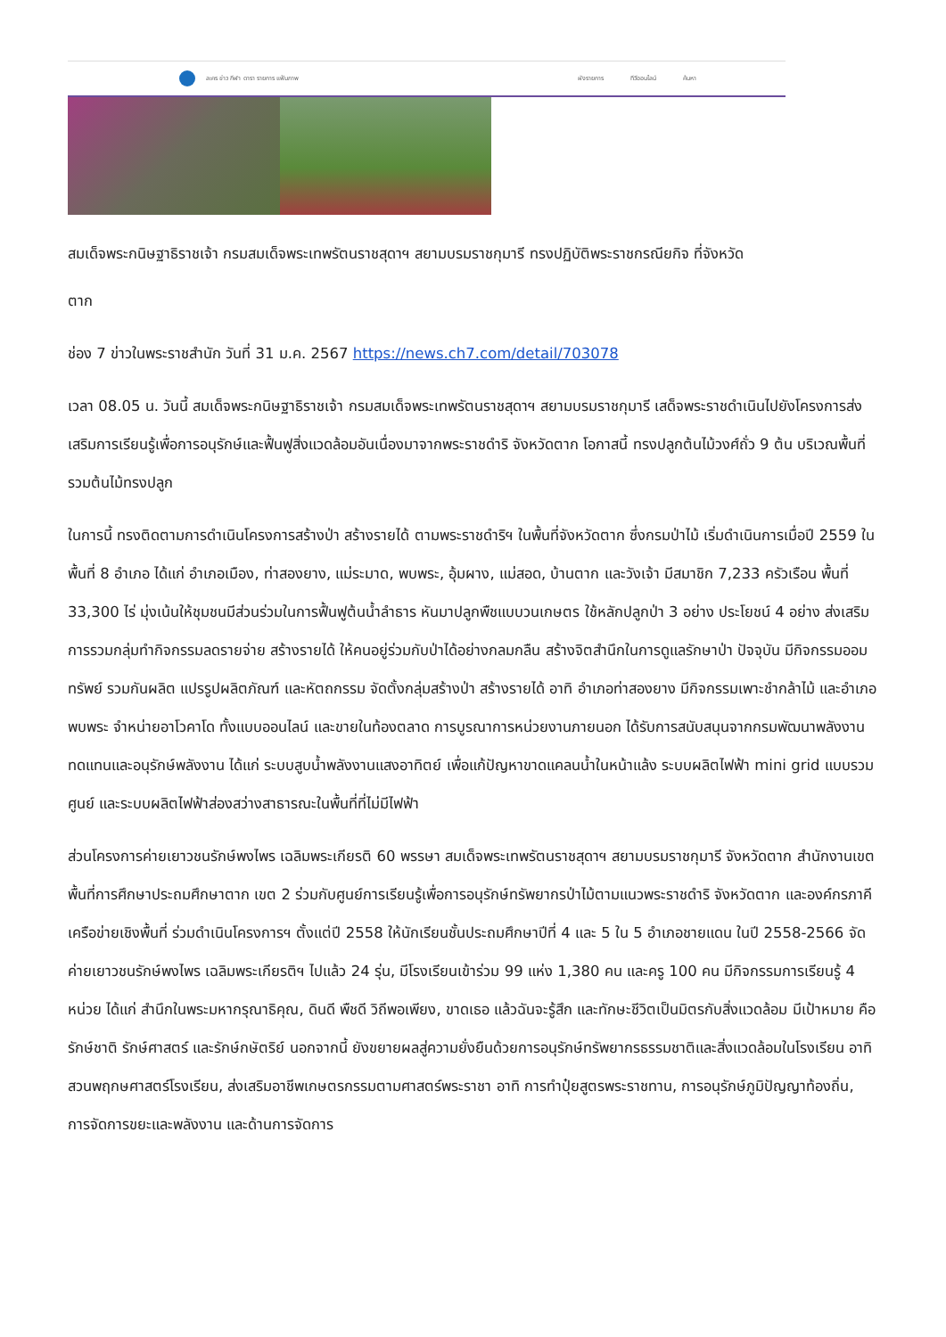ละคร ข่าว กีฬา ดารา รายการ แฟ้มภาพ ผังรายการ ทีวีออนไลน์ ค้นหา
สมเด็จพระกนิษฐาธิราชเจ้า กรมสมเด็จพระเทพรัตนราชสุดาฯ สยามบรมราชกุมารี ทรงปฏิบัติพระราชกรณียกิจ ที่จังหวัด
ตาก
ช่อง 7 ข่าวในพระราชสำนัก วันที่ 31 ม.ค. 2567 https://news.ch7.com/detail/703078
เวลา 08.05 น. วันนี้ สมเด็จพระกนิษฐาธิราชเจ้า กรมสมเด็จพระเทพรัตนราชสุดาฯ สยามบรมราชกุมารี เสด็จพระราชดำเนินไปยังโครงการส่งเสริมการเรียนรู้เพื่อการอนุรักษ์และฟื้นฟูสิ่งแวดล้อมอันเนื่องมาจากพระราชดำริ จังหวัดตาก โอกาสนี้ ทรงปลูกต้นไม้วงศ์ถั่ว 9 ต้น บริเวณพื้นที่รวมต้นไม้ทรงปลูก
ในการนี้ ทรงติดตามการดำเนินโครงการสร้างป่า สร้างรายได้ ตามพระราชดำริฯ ในพื้นที่จังหวัดตาก ซึ่งกรมป่าไม้ เริ่มดำเนินการเมื่อปี 2559 ในพื้นที่ 8 อำเภอ ได้แก่ อำเภอเมือง, ท่าสองยาง, แม่ระมาด, พบพระ, อุ้มผาง, แม่สอด, บ้านตาก และวังเจ้า มีสมาชิก 7,233 ครัวเรือน พื้นที่ 33,300 ไร่ มุ่งเน้นให้ชุมชนมีส่วนร่วมในการฟื้นฟูต้นน้ำลำธาร หันมาปลูกพืชแบบวนเกษตร ใช้หลักปลูกป่า 3 อย่าง ประโยชน์ 4 อย่าง ส่งเสริมการรวมกลุ่มทำกิจกรรมลดรายจ่าย สร้างรายได้ ให้คนอยู่ร่วมกับป่าได้อย่างกลมกลืน สร้างจิตสำนึกในการดูแลรักษาป่า ปัจจุบัน มีกิจกรรมออมทรัพย์ รวมกันผลิต แปรรูปผลิตภัณฑ์ และหัตถกรรม จัดตั้งกลุ่มสร้างป่า สร้างรายได้ อาทิ อำเภอท่าสองยาง มีกิจกรรมเพาะชำกล้าไม้ และอำเภอพบพระ จำหน่ายอาโวคาโด ทั้งแบบออนไลน์ และขายในท้องตลาด การบูรณาการหน่วยงานภายนอก ได้รับการสนับสนุนจากกรมพัฒนาพลังงานทดแทนและอนุรักษ์พลังงาน ได้แก่ ระบบสูบน้ำพลังงานแสงอาทิตย์ เพื่อแก้ปัญหาขาดแคลนน้ำในหน้าแล้ง ระบบผลิตไฟฟ้า mini grid แบบรวมศูนย์ และระบบผลิตไฟฟ้าส่องสว่างสาธารณะในพื้นที่ที่ไม่มีไฟฟ้า
ส่วนโครงการค่ายเยาวชนรักษ์พงไพร เฉลิมพระเกียรติ 60 พรรษา สมเด็จพระเทพรัตนราชสุดาฯ สยามบรมราชกุมารี จังหวัดตาก สำนักงานเขตพื้นที่การศึกษาประถมศึกษาตาก เขต 2 ร่วมกับศูนย์การเรียนรู้เพื่อการอนุรักษ์ทรัพยากรป่าไม้ตามแนวพระราชดำริ จังหวัดตาก และองค์กรภาคีเครือข่ายเชิงพื้นที่ ร่วมดำเนินโครงการฯ ตั้งแต่ปี 2558 ให้นักเรียนชั้นประถมศึกษาปีที่ 4 และ 5 ใน 5 อำเภอชายแดน ในปี 2558-2566 จัดค่ายเยาวชนรักษ์พงไพร เฉลิมพระเกียรติฯ ไปแล้ว 24 รุ่น, มีโรงเรียนเข้าร่วม 99 แห่ง 1,380 คน และครู 100 คน มีกิจกรรมการเรียนรู้ 4 หน่วย ได้แก่ สำนึกในพระมหากรุณาธิคุณ, ดินดี พืชดี วิถีพอเพียง, ขาดเธอ แล้วฉันจะรู้สึก และทักษะชีวิตเป็นมิตรกับสิ่งแวดล้อม มีเป้าหมาย คือ รักษ์ชาติ รักษ์ศาสตร์ และรักษ์กษัตริย์ นอกจากนี้ ยังขยายผลสู่ความยั่งยืนด้วยการอนุรักษ์ทรัพยากรธรรมชาติและสิ่งแวดล้อมในโรงเรียน อาทิ สวนพฤกษศาสตร์โรงเรียน, ส่งเสริมอาชีพเกษตรกรรมตามศาสตร์พระราชา อาทิ การทำปุ๋ยสูตรพระราชทาน, การอนุรักษ์ภูมิปัญญาท้องถิ่น, การจัดการขยะและพลังงาน และด้านการจัดการ